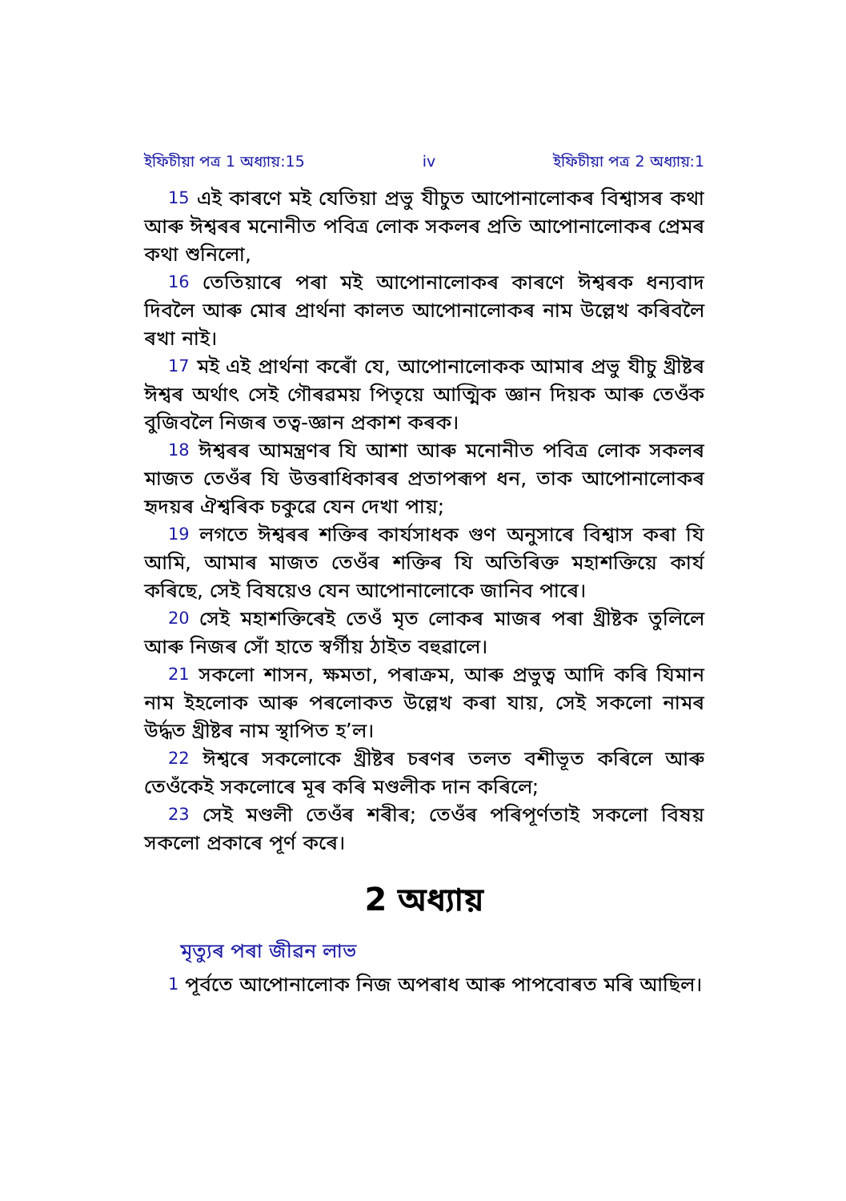ইফিচীয়া পত্র 1 অধ্যায়:15 iv ইফিচীয়া পত্র 2 অধ্যায়:1
15 এই কাৰণে মই যেতিয়া প্ৰভু যীচুত আপোনালোকৰ বিশ্বাসৰ কথা আৰু ঈশ্বৰৰ মনোনীত পবিত্ৰ লোক সকলৰ প্ৰতি আপোনালোকৰ প্ৰেমৰ কথা শুনিলো,
16 তেতিয়াৰে পৰা মই আপোনালোকৰ কাৰণে ঈশ্বৰক ধন্যবাদ দিবলৈ আৰু মোৰ প্ৰাৰ্থনা কালত আপোনালোকৰ নাম উল্লেখ কৰিবলৈ ৰখা নাই।
17 মই এই প্ৰাৰ্থনা কৰোঁ যে, আপোনালোকক আমাৰ প্ৰভু যীচু খ্ৰীষ্টৰ ঈশ্বৰ অৰ্থাৎ সেই গৌৰৱময় পিতৃয়ে আত্মিক জ্ঞান দিয়ক আৰু তেওঁক বুজিবলৈ নিজৰ তত্ব-জ্ঞান প্ৰকাশ কৰক।
18 ঈশ্বৰৰ আমন্ত্ৰণৰ যি আশা আৰু মনোনীত পবিত্ৰ লোক সকলৰ মাজত তেওঁৰ যি উত্তৰাধিকাৰৰ প্ৰতাপৰূপ ধন, তাক আপোনালোকৰ হৃদয়ৰ ঐশ্বৰিক চকুৱে যেন দেখা পায়;
19 লগতে ঈশ্বৰৰ শক্তিৰ কাৰ্যসাধক গুণ অনুসাৰে বিশ্বাস কৰা যি আমি, আমাৰ মাজত তেওঁৰ শক্তিৰ যি অতিৰিক্ত মহাশক্তিয়ে কাৰ্য কৰিছে, সেই বিষয়েও যেন আপোনালোকে জানিব পাৰে।
20 সেই মহাশক্তিৰেই তেওঁ মৃত লোকৰ মাজৰ পৰা খ্ৰীষ্টক তুলিলে আৰু নিজৰ সোঁ হাতে স্বৰ্গীয় ঠাইত বহুৱালে।
21 সকলো শাসন, ক্ষমতা, পৰাক্ৰম, আৰু প্ৰভুত্ব আদি কৰি যিমান নাম ইহলোক আৰু পৰলোকত উল্লেখ কৰা যায়, সেই সকলো নামৰ উৰ্দ্ধত খ্ৰীষ্টৰ নাম স্থাপিত হ’ল।
22 ঈশ্বৰে সকলোকে খ্ৰীষ্টৰ চৰণৰ তলত বশীভূত কৰিলে আৰু তেওঁকেই সকলোৰে মূৰ কৰি মণ্ডলীক দান কৰিলে;
23 সেই মণ্ডলী তেওঁৰ শৰীৰ; তেওঁৰ পৰিপূৰ্ণতাই সকলো বিষয় সকলো প্ৰকাৰে পূৰ্ণ কৰে।
2 অধ্যায়
মৃত্যুৰ পৰা জীৱন লাভ
1 পূৰ্বতে আপোনালোক নিজ অপৰাধ আৰু পাপবোৰত মৰি আছিল।